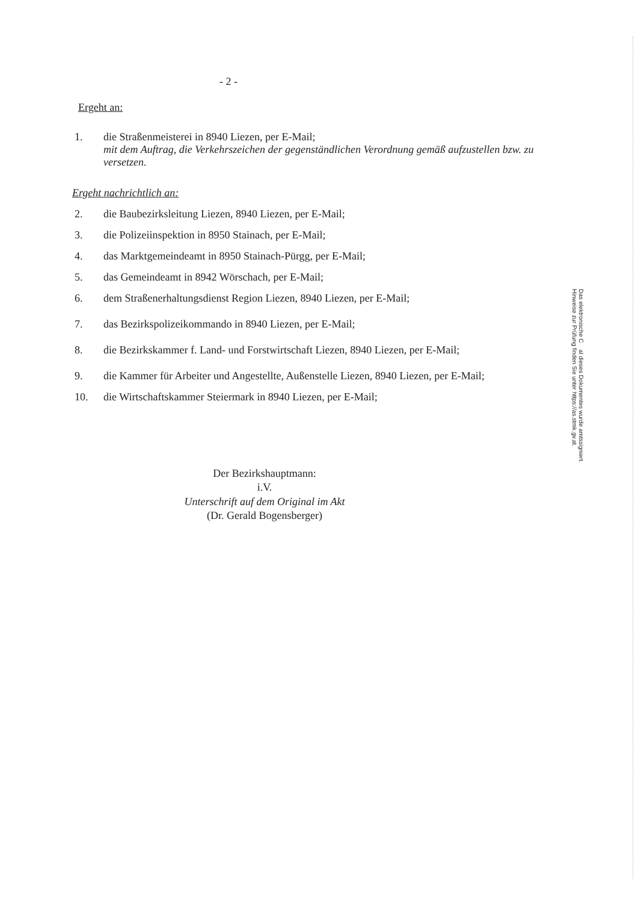- 2 -
Ergeht an:
1. die Straßenmeisterei in 8940 Liezen, per E-Mail;
mit dem Auftrag, die Verkehrszeichen der gegenständlichen Verordnung gemäß aufzustellen bzw. zu versetzen.
Ergeht nachrichtlich an:
2. die Baubezirksleitung Liezen, 8940 Liezen, per E-Mail;
3. die Polizeiinspektion in 8950 Stainach, per E-Mail;
4. das Marktgemeindeamt in 8950 Stainach-Pürgg, per E-Mail;
5. das Gemeindeamt in 8942 Wörschach, per E-Mail;
6. dem Straßenerhaltungsdienst Region Liezen, 8940 Liezen, per E-Mail;
7. das Bezirkspolizeikommando in 8940 Liezen, per E-Mail;
8. die Bezirkskammer f. Land- und Forstwirtschaft Liezen, 8940 Liezen, per E-Mail;
9. die Kammer für Arbeiter und Angestellte, Außenstelle Liezen, 8940 Liezen, per E-Mail;
10. die Wirtschaftskammer Steiermark in 8940 Liezen, per E-Mail;
Der Bezirkshauptmann:
i.V.
Unterschrift auf dem Original im Akt
(Dr. Gerald Bogensberger)
Das elektronische C al dieses Dokumentes wurde amtssigniert.
Hinweise zur Prüfung finden Sie unter https://as.stmk.gv.at.